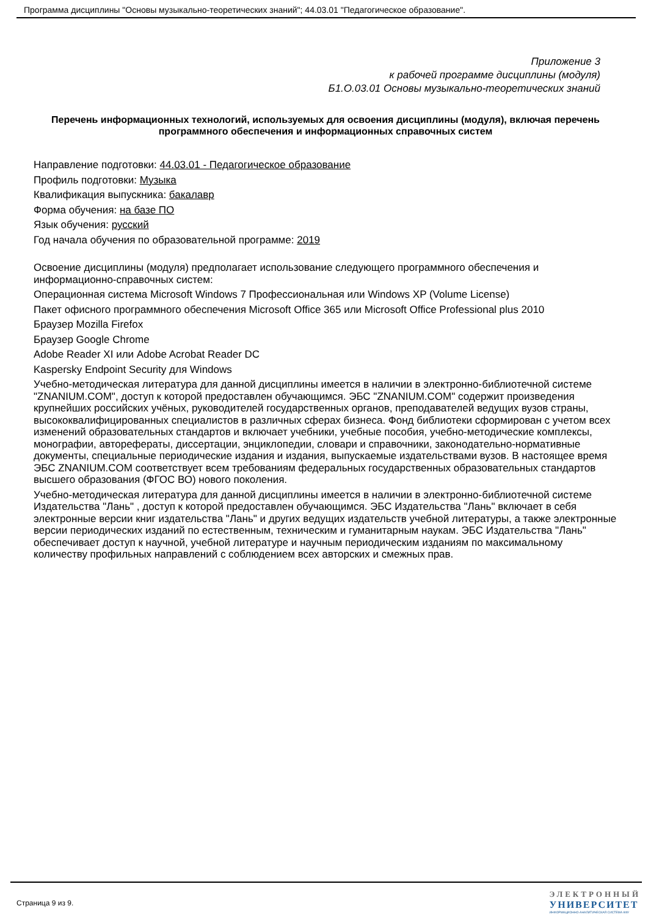Программа дисциплины "Основы музыкально-теоретических знаний"; 44.03.01 "Педагогическое образование".
Приложение 3
к рабочей программе дисциплины (модуля)
Б1.О.03.01 Основы музыкально-теоретических знаний
Перечень информационных технологий, используемых для освоения дисциплины (модуля), включая перечень программного обеспечения и информационных справочных систем
Направление подготовки: 44.03.01 - Педагогическое образование
Профиль подготовки: Музыка
Квалификация выпускника: бакалавр
Форма обучения: на базе ПО
Язык обучения: русский
Год начала обучения по образовательной программе: 2019
Освоение дисциплины (модуля) предполагает использование следующего программного обеспечения и информационно-справочных систем:
Операционная система Microsoft Windows 7 Профессиональная или Windows XP (Volume License)
Пакет офисного программного обеспечения Microsoft Office 365 или Microsoft Office Professional plus 2010
Браузер Mozilla Firefox
Браузер Google Chrome
Adobe Reader XI или Adobe Acrobat Reader DC
Kaspersky Endpoint Security для Windows
Учебно-методическая литература для данной дисциплины имеется в наличии в электронно-библиотечной системе "ZNANIUM.COM", доступ к которой предоставлен обучающимся. ЭБС "ZNANIUM.COM" содержит произведения крупнейших российских учёных, руководителей государственных органов, преподавателей ведущих вузов страны, высококвалифицированных специалистов в различных сферах бизнеса. Фонд библиотеки сформирован с учетом всех изменений образовательных стандартов и включает учебники, учебные пособия, учебно-методические комплексы, монографии, авторефераты, диссертации, энциклопедии, словари и справочники, законодательно-нормативные документы, специальные периодические издания и издания, выпускаемые издательствами вузов. В настоящее время ЭБС ZNANIUM.COM соответствует всем требованиям федеральных государственных образовательных стандартов высшего образования (ФГОС ВО) нового поколения.
Учебно-методическая литература для данной дисциплины имеется в наличии в электронно-библиотечной системе Издательства "Лань" , доступ к которой предоставлен обучающимся. ЭБС Издательства "Лань" включает в себя электронные версии книг издательства "Лань" и других ведущих издательств учебной литературы, а также электронные версии периодических изданий по естественным, техническим и гуманитарным наукам. ЭБС Издательства "Лань" обеспечивает доступ к научной, учебной литературе и научным периодическим изданиям по максимальному количеству профильных направлений с соблюдением всех авторских и смежных прав.
Страница 9 из 9.
ЭЛЕКТРОННЫЙ
УНИВЕРСИТЕТ
ИНФОРМАЦИОННО-АНАЛИТИЧЕСКАЯ СИСТЕМА КФУ